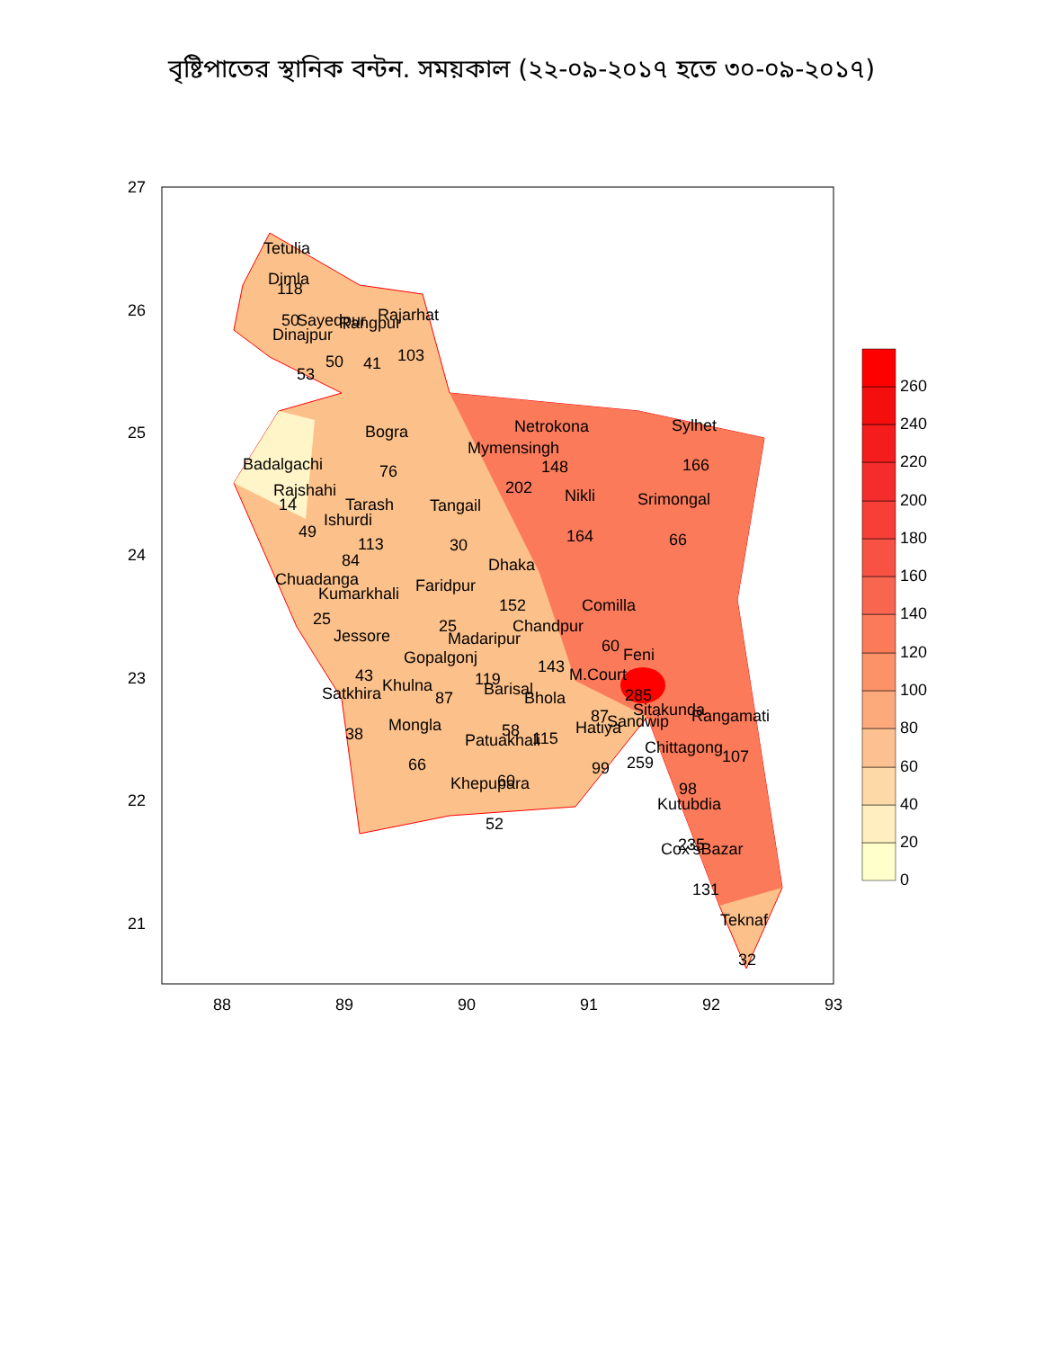বৃষ্টিপাতের স্থানিক বন্টন. সময়কাল (২২-০৯-২০১৭ হতে ৩০-০৯-২০১৭)
27
26
25
24
23
22
21
88
89
90
91
92
93
Tetulia
Dimla
118
50
Sayedpur
Rangpur
Rajarhat
Dinajpur
50
41
103
53
Bogra
76
Netrokona
Sylhet
Mymensingh
148
166
Badalgachi
202
Nikli
Srimongal
Rajshahi
14
Tarash
Tangail
Ishurdi
49
113
30
164
66
84
Dhaka
Chuadanga
Faridpur
Kumarkhali
152
Comilla
25
25
Chandpur
Jessore
Madaripur
60
Gopalgonj
Feni
143
43
119
M.Court
Barisal
Satkhira
Khulna
87
Bhola
285
Sitakunda
Rangamati
87
Mongla
Sandwip
Hatiya
38
58
Patuakhali
115
Chittagong
107
259
66
99
60
Khepupara
98
Kutubdia
52
235
Cox'sBazar
131
Teknaf
32
0
20
40
60
80
100
120
140
160
180
200
220
240
260